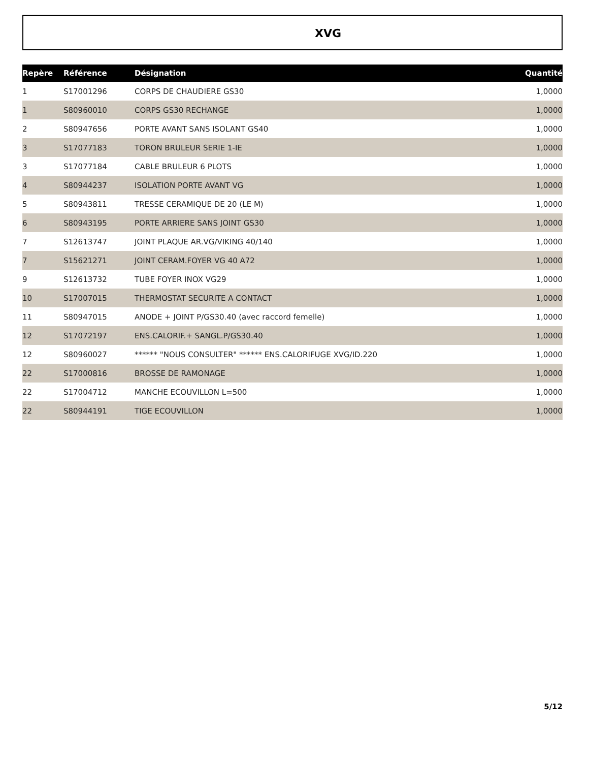XVG
| Repère | Référence | Désignation | Quantité |
| --- | --- | --- | --- |
| 1 | S17001296 | CORPS DE CHAUDIERE GS30 | 1,0000 |
| 1 | S80960010 | CORPS GS30 RECHANGE | 1,0000 |
| 2 | S80947656 | PORTE AVANT SANS ISOLANT GS40 | 1,0000 |
| 3 | S17077183 | TORON BRULEUR SERIE 1-IE | 1,0000 |
| 3 | S17077184 | CABLE BRULEUR 6 PLOTS | 1,0000 |
| 4 | S80944237 | ISOLATION PORTE AVANT VG | 1,0000 |
| 5 | S80943811 | TRESSE CERAMIQUE DE 20 (LE M) | 1,0000 |
| 6 | S80943195 | PORTE ARRIERE SANS JOINT GS30 | 1,0000 |
| 7 | S12613747 | JOINT PLAQUE AR.VG/VIKING 40/140 | 1,0000 |
| 7 | S15621271 | JOINT CERAM.FOYER VG 40 A72 | 1,0000 |
| 9 | S12613732 | TUBE FOYER INOX VG29 | 1,0000 |
| 10 | S17007015 | THERMOSTAT SECURITE A CONTACT | 1,0000 |
| 11 | S80947015 | ANODE + JOINT P/GS30.40 (avec raccord femelle) | 1,0000 |
| 12 | S17072197 | ENS.CALORIF.+ SANGL.P/GS30.40 | 1,0000 |
| 12 | S80960027 | ****** "NOUS CONSULTER" ****** ENS.CALORIFUGE XVG/ID.220 | 1,0000 |
| 22 | S17000816 | BROSSE DE RAMONAGE | 1,0000 |
| 22 | S17004712 | MANCHE ECOUVILLON L=500 | 1,0000 |
| 22 | S80944191 | TIGE ECOUVILLON | 1,0000 |
5/12